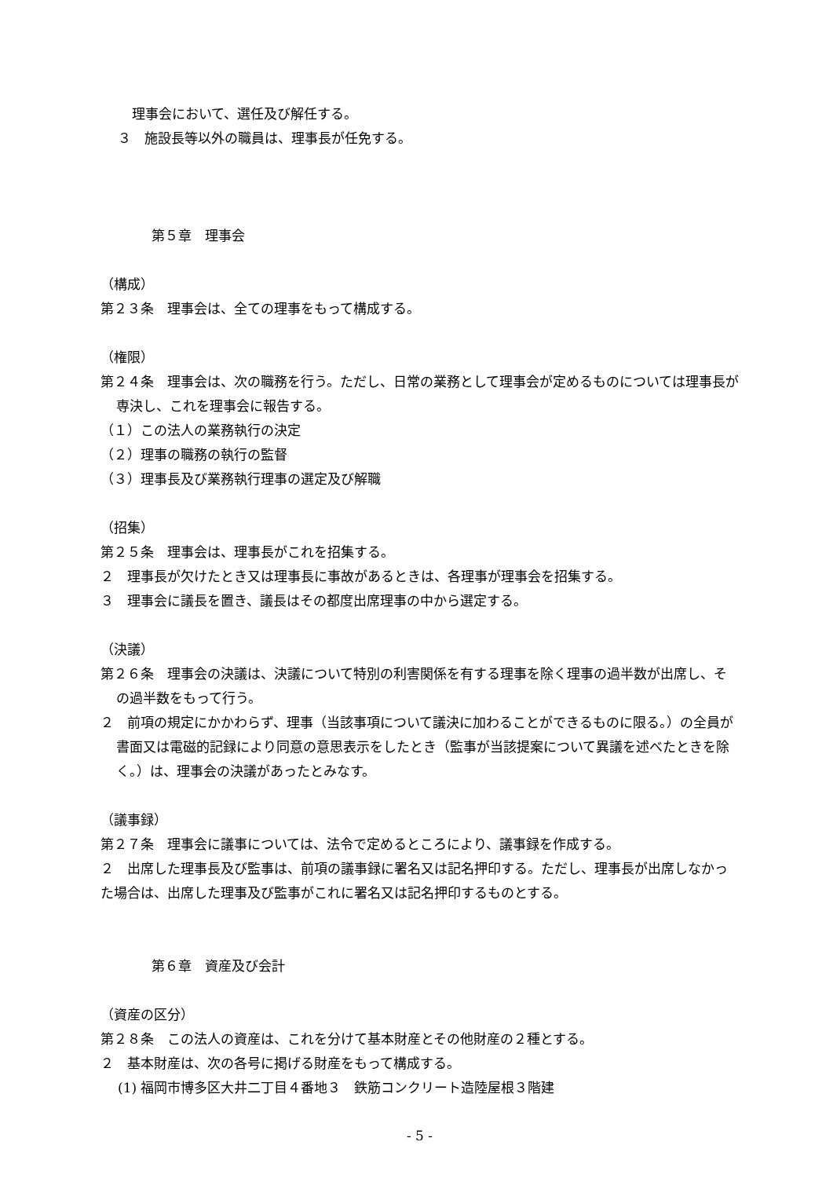理事会において、選任及び解任する。
３　施設長等以外の職員は、理事長が任免する。
第５章　理事会
（構成）
第２３条　理事会は、全ての理事をもって構成する。
（権限）
第２４条　理事会は、次の職務を行う。ただし、日常の業務として理事会が定めるものについては理事長が専決し、これを理事会に報告する。
（１）この法人の業務執行の決定
（２）理事の職務の執行の監督
（３）理事長及び業務執行理事の選定及び解職
（招集）
第２５条　理事会は、理事長がこれを招集する。
２　理事長が欠けたとき又は理事長に事故があるときは、各理事が理事会を招集する。
３　理事会に議長を置き、議長はその都度出席理事の中から選定する。
（決議）
第２６条　理事会の決議は、決議について特別の利害関係を有する理事を除く理事の過半数が出席し、その過半数をもって行う。
２　前項の規定にかかわらず、理事（当該事項について議決に加わることができるものに限る。）の全員が書面又は電磁的記録により同意の意思表示をしたとき（監事が当該提案について異議を述べたときを除く。）は、理事会の決議があったとみなす。
（議事録）
第２７条　理事会に議事については、法令で定めるところにより、議事録を作成する。
２　出席した理事長及び監事は、前項の議事録に署名又は記名押印する。ただし、理事長が出席しなかった場合は、出席した理事及び監事がこれに署名又は記名押印するものとする。
第６章　資産及び会計
（資産の区分）
第２８条　この法人の資産は、これを分けて基本財産とその他財産の２種とする。
２　基本財産は、次の各号に掲げる財産をもって構成する。
(1) 福岡市博多区大井二丁目４番地３　鉄筋コンクリート造陸屋根３階建
- 5 -